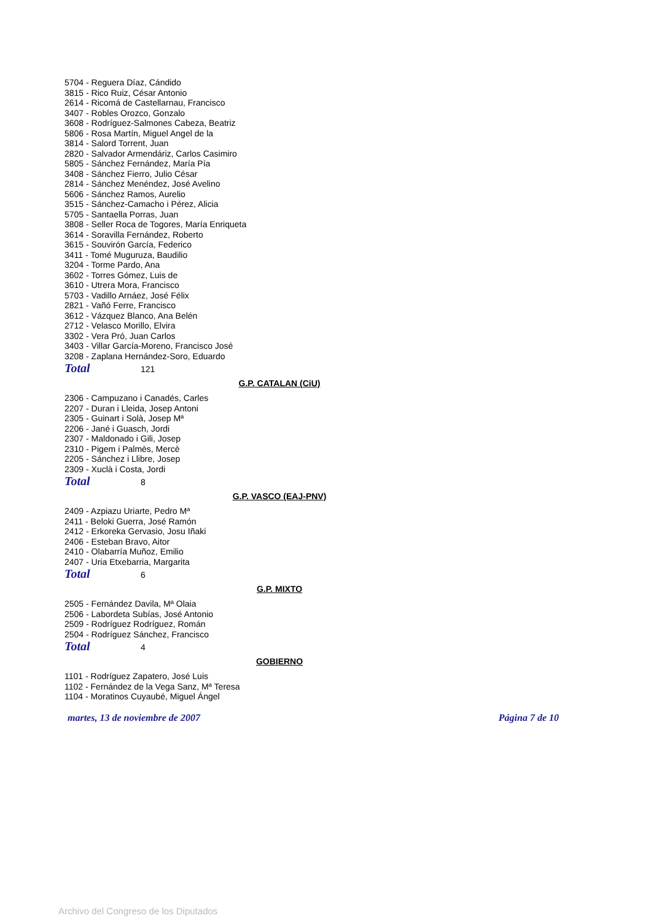5704 - Reguera Díaz, Cándido
3815 - Rico Ruiz, César Antonio
2614 - Ricomá de Castellarnau, Francisco
3407 - Robles Orozco, Gonzalo
3608 - Rodríguez-Salmones Cabeza, Beatriz
5806 - Rosa Martín, Miguel Angel de la
3814 - Salord Torrent, Juan
2820 - Salvador Armendáriz, Carlos Casimiro
5805 - Sánchez Fernández, María Pía
3408 - Sánchez Fierro, Julio César
2814 - Sánchez Menéndez, José Avelino
5606 - Sánchez Ramos, Aurelio
3515 - Sánchez-Camacho i Pérez, Alicia
5705 - Santaella Porras, Juan
3808 - Seller Roca de Togores, María Enriqueta
3614 - Soravilla Fernández, Roberto
3615 - Souvirón García, Federico
3411 - Tomé Muguruza, Baudilio
3204 - Torme Pardo, Ana
3602 - Torres Gómez, Luis de
3610 - Utrera Mora, Francisco
5703 - Vadillo Arnáez, José Félix
2821 - Vañó Ferre, Francisco
3612 - Vázquez Blanco, Ana Belén
2712 - Velasco Morillo, Elvira
3302 - Vera Pró, Juan Carlos
3403 - Villar García-Moreno, Francisco José
3208 - Zaplana Hernández-Soro, Eduardo
Total 121
G.P. CATALAN (CiU)
2306 - Campuzano i Canadés, Carles
2207 - Duran i Lleida, Josep Antoni
2305 - Guinart i Solà, Josep Mª
2206 - Jané i Guasch, Jordi
2307 - Maldonado i Gili, Josep
2310 - Pigem i Palmès, Mercè
2205 - Sánchez i Llibre, Josep
2309 - Xuclà i Costa, Jordi
Total 8
G.P. VASCO (EAJ-PNV)
2409 - Azpiazu Uriarte, Pedro Mª
2411 - Beloki Guerra, José Ramón
2412 - Erkoreka Gervasio, Josu Iñaki
2406 - Esteban Bravo, Aitor
2410 - Olabarría Muñoz, Emilio
2407 - Uria Etxebarria, Margarita
Total 6
G.P. MIXTO
2505 - Fernández Davila, Mª Olaia
2506 - Labordeta Subías, José Antonio
2509 - Rodríguez Rodríguez, Román
2504 - Rodríguez Sánchez, Francisco
Total 4
GOBIERNO
1101 - Rodríguez Zapatero, José Luis
1102 - Fernández de la Vega Sanz, Mª Teresa
1104 - Moratinos Cuyaubé, Miguel Ángel
martes, 13 de noviembre de 2007 Página 7 de 10
Archivo del Congreso de los Diputados